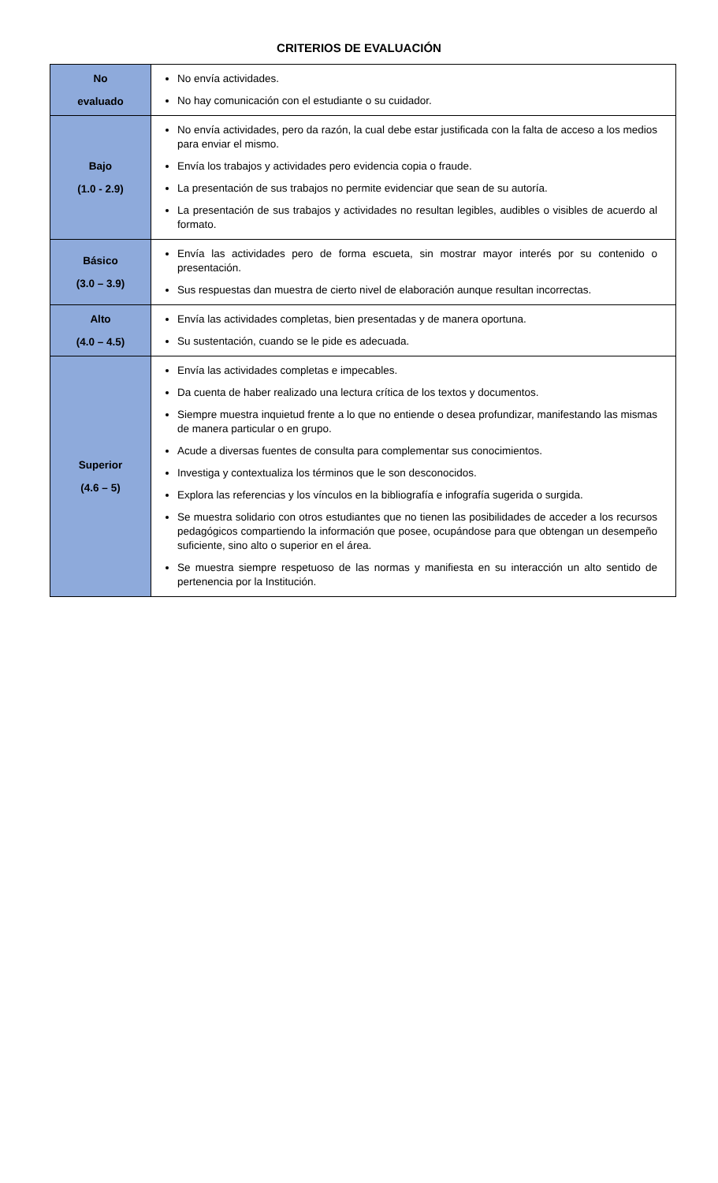CRITERIOS DE EVALUACIÓN
| No evaluado | No envía actividades. No hay comunicación con el estudiante o su cuidador. |
| Bajo (1.0 - 2.9) | No envía actividades, pero da razón, la cual debe estar justificada con la falta de acceso a los medios para enviar el mismo. Envía los trabajos y actividades pero evidencia copia o fraude. La presentación de sus trabajos no permite evidenciar que sean de su autoría. La presentación de sus trabajos y actividades no resultan legibles, audibles o visibles de acuerdo al formato. |
| Básico (3.0 – 3.9) | Envía las actividades pero de forma escueta, sin mostrar mayor interés por su contenido o presentación. Sus respuestas dan muestra de cierto nivel de elaboración aunque resultan incorrectas. |
| Alto (4.0 – 4.5) | Envía las actividades completas, bien presentadas y de manera oportuna. Su sustentación, cuando se le pide es adecuada. |
| Superior (4.6 – 5) | Envía las actividades completas e impecables. Da cuenta de haber realizado una lectura crítica de los textos y documentos. Siempre muestra inquietud frente a lo que no entiende o desea profundizar, manifestando las mismas de manera particular o en grupo. Acude a diversas fuentes de consulta para complementar sus conocimientos. Investiga y contextualiza los términos que le son desconocidos. Explora las referencias y los vínculos en la bibliografía e infografía sugerida o surgida. Se muestra solidario con otros estudiantes que no tienen las posibilidades de acceder a los recursos pedagógicos compartiendo la información que posee, ocupándose para que obtengan un desempeño suficiente, sino alto o superior en el área. Se muestra siempre respetuoso de las normas y manifiesta en su interacción un alto sentido de pertenencia por la Institución. |